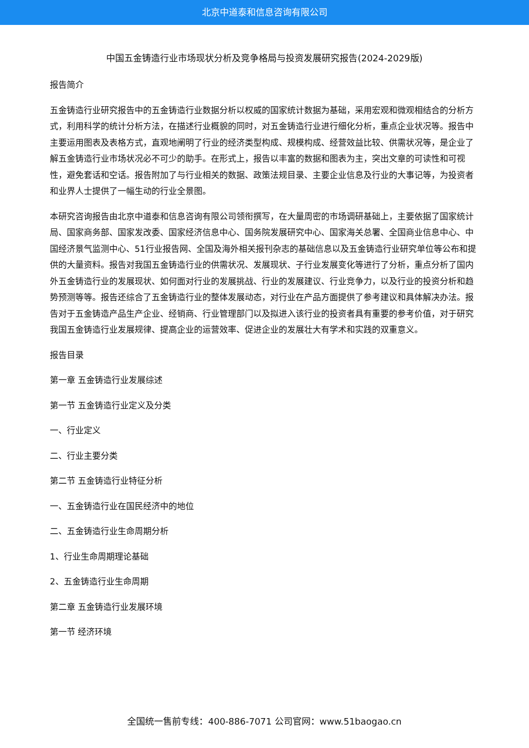北京中道泰和信息咨询有限公司
中国五金铸造行业市场现状分析及竞争格局与投资发展研究报告(2024-2029版)
报告简介
五金铸造行业研究报告中的五金铸造行业数据分析以权威的国家统计数据为基础，采用宏观和微观相结合的分析方式，利用科学的统计分析方法，在描述行业概貌的同时，对五金铸造行业进行细化分析，重点企业状况等。报告中主要运用图表及表格方式，直观地阐明了行业的经济类型构成、规模构成、经营效益比较、供需状况等，是企业了解五金铸造行业市场状况必不可少的助手。在形式上，报告以丰富的数据和图表为主，突出文章的可读性和可视性，避免套话和空话。报告附加了与行业相关的数据、政策法规目录、主要企业信息及行业的大事记等，为投资者和业界人士提供了一幅生动的行业全景图。
本研究咨询报告由北京中道泰和信息咨询有限公司领衔撰写，在大量周密的市场调研基础上，主要依据了国家统计局、国家商务部、国家发改委、国家经济信息中心、国务院发展研究中心、国家海关总署、全国商业信息中心、中国经济景气监测中心、51行业报告网、全国及海外相关报刊杂志的基础信息以及五金铸造行业研究单位等公布和提供的大量资料。报告对我国五金铸造行业的供需状况、发展现状、子行业发展变化等进行了分析，重点分析了国内外五金铸造行业的发展现状、如何面对行业的发展挑战、行业的发展建议、行业竞争力，以及行业的投资分析和趋势预测等等。报告还综合了五金铸造行业的整体发展动态，对行业在产品方面提供了参考建议和具体解决办法。报告对于五金铸造产品生产企业、经销商、行业管理部门以及拟进入该行业的投资者具有重要的参考价值，对于研究我国五金铸造行业发展规律、提高企业的运营效率、促进企业的发展壮大有学术和实践的双重意义。
报告目录
第一章 五金铸造行业发展综述
第一节 五金铸造行业定义及分类
一、行业定义
二、行业主要分类
第二节 五金铸造行业特征分析
一、五金铸造行业在国民经济中的地位
二、五金铸造行业生命周期分析
1、行业生命周期理论基础
2、五金铸造行业生命周期
第二章 五金铸造行业发展环境
第一节 经济环境
全国统一售前专线：400-886-7071 公司官网：www.51baogao.cn